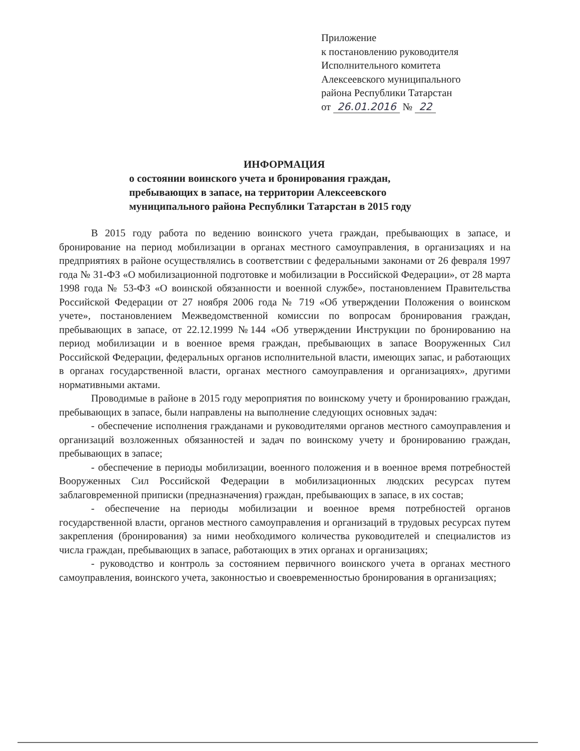Приложение
к постановлению руководителя
Исполнительного комитета
Алексеевского муниципального
района Республики Татарстан
от 26.01.2016 № 22
ИНФОРМАЦИЯ
о состоянии воинского учета и бронирования граждан,
пребывающих в запасе, на территории Алексеевского
муниципального района Республики Татарстан в 2015 году
В 2015 году работа по ведению воинского учета граждан, пребывающих в запасе, и бронирование на период мобилизации в органах местного самоуправления, в организациях и на предприятиях в районе осуществлялись в соответствии с федеральными законами от 26 февраля 1997 года № 31-ФЗ «О мобилизационной подготовке и мобилизации в Российской Федерации», от 28 марта 1998 года № 53-ФЗ «О воинской обязанности и военной службе», постановлением Правительства Российской Федерации от 27 ноября 2006 года № 719 «Об утверждении Положения о воинском учете», постановлением Межведомственной комиссии по вопросам бронирования граждан, пребывающих в запасе, от 22.12.1999 №144 «Об утверждении Инструкции по бронированию на период мобилизации и в военное время граждан, пребывающих в запасе Вооруженных Сил Российской Федерации, федеральных органов исполнительной власти, имеющих запас, и работающих в органах государственной власти, органах местного самоуправления и организациях», другими нормативными актами.
Проводимые в районе в 2015 году мероприятия по воинскому учету и бронированию граждан, пребывающих в запасе, были направлены на выполнение следующих основных задач:
- обеспечение исполнения гражданами и руководителями органов местного самоуправления и организаций возложенных обязанностей и задач по воинскому учету и бронированию граждан, пребывающих в запасе;
- обеспечение в периоды мобилизации, военного положения и в военное время потребностей Вооруженных Сил Российской Федерации в мобилизационных людских ресурсах путем заблаговременной приписки (предназначения) граждан, пребывающих в запасе, в их состав;
- обеспечение на периоды мобилизации и военное время потребностей органов государственной власти, органов местного самоуправления и организаций в трудовых ресурсах путем закрепления (бронирования) за ними необходимого количества руководителей и специалистов из числа граждан, пребывающих в запасе, работающих в этих органах и организациях;
- руководство и контроль за состоянием первичного воинского учета в органах местного самоуправления, воинского учета, законностью и своевременностью бронирования в организациях;